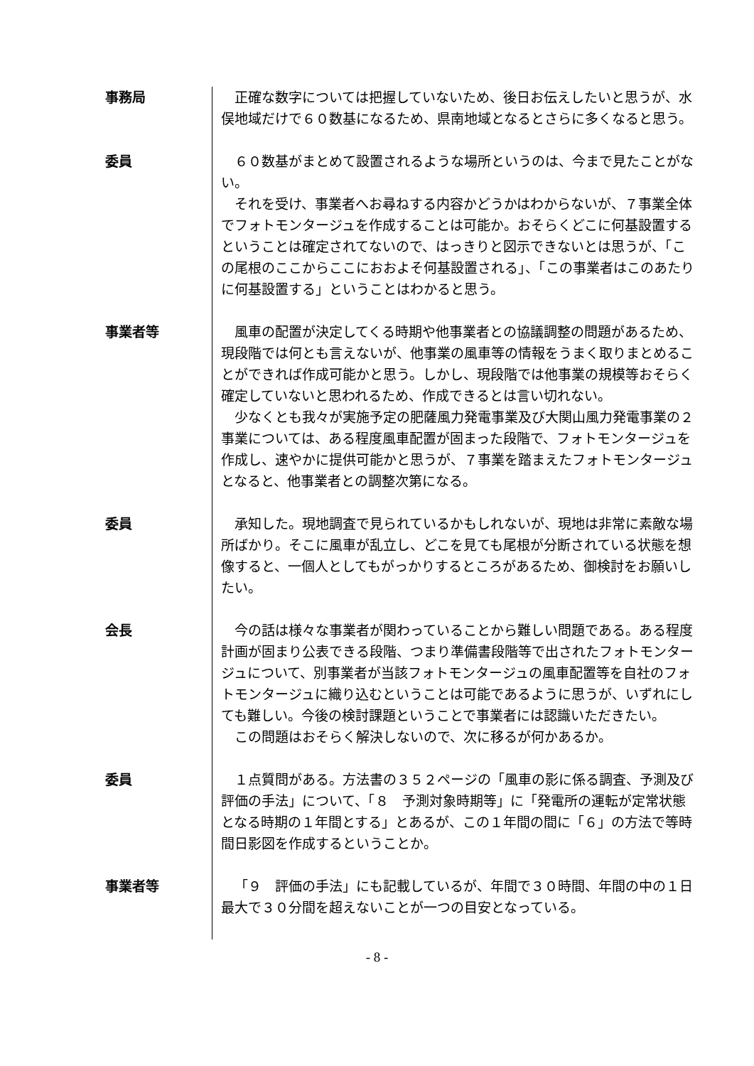事務局 正確な数字については把握していないため、後日お伝えしたいと思うが、水俣地域だけで６０数基になるため、県南地域となるとさらに多くなると思う。
委員 ６０数基がまとめて設置されるような場所というのは、今まで見たことがない。
それを受け、事業者へお尋ねする内容かどうかはわからないが、７事業全体でフォトモンタージュを作成することは可能か。おそらくどこに何基設置するということは確定されてないので、はっきりと図示できないとは思うが、「この尾根のここからここにおおよそ何基設置される」、「この事業者はこのあたりに何基設置する」ということはわかると思う。
事業者等 風車の配置が決定してくる時期や他事業者との協議調整の問題があるため、現段階では何とも言えないが、他事業の風車等の情報をうまく取りまとめることができれば作成可能かと思う。しかし、現段階では他事業の規模等おそらく確定していないと思われるため、作成できるとは言い切れない。
少なくとも我々が実施予定の肥薩風力発電事業及び大関山風力発電事業の２事業については、ある程度風車配置が固まった段階で、フォトモンタージュを作成し、速やかに提供可能かと思うが、７事業を踏まえたフォトモンタージュとなると、他事業者との調整次第になる。
委員 承知した。現地調査で見られているかもしれないが、現地は非常に素敵な場所ばかり。そこに風車が乱立し、どこを見ても尾根が分断されている状態を想像すると、一個人としてもがっかりするところがあるため、御検討をお願いしたい。
会長 今の話は様々な事業者が関わっていることから難しい問題である。ある程度計画が固まり公表できる段階、つまり準備書段階等で出されたフォトモンタージュについて、別事業者が当該フォトモンタージュの風車配置等を自社のフォトモンタージュに織り込むということは可能であるように思うが、いずれにしても難しい。今後の検討課題ということで事業者には認識いただきたい。
この問題はおそらく解決しないので、次に移るが何かあるか。
委員 １点質問がある。方法書の３５２ページの「風車の影に係る調査、予測及び評価の手法」について、「８　予測対象時期等」に「発電所の運転が定常状態となる時期の１年間とする」とあるが、この１年間の間に「６」の方法で等時間日影図を作成するということか。
事業者等 「９　評価の手法」にも記載しているが、年間で３０時間、年間の中の１日最大で３０分間を超えないことが一つの目安となっている。
- 8 -